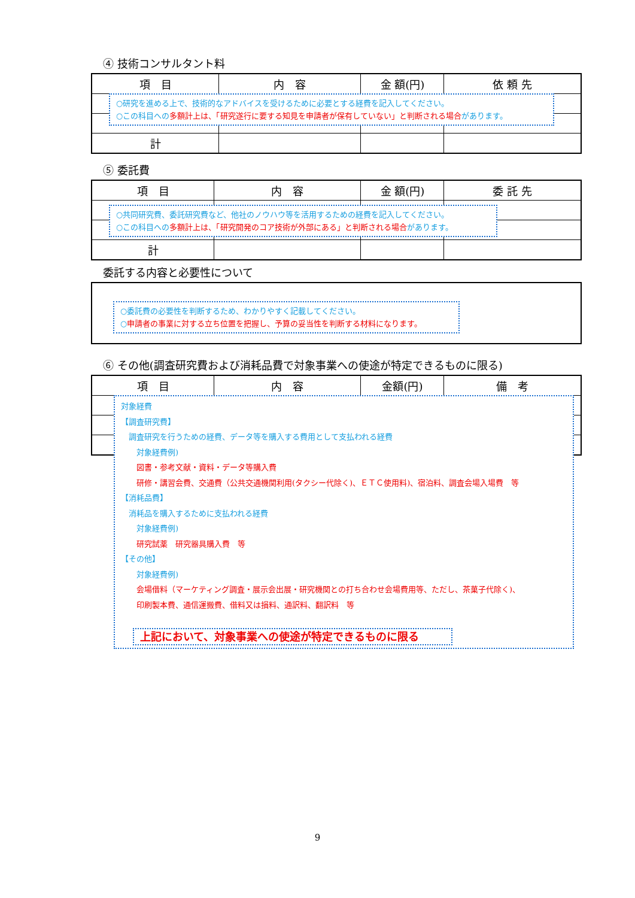④ 技術コンサルタント料
| 項 目 | 内 容 | 金 額(円) | 依 頼 先 |
| --- | --- | --- | --- |
| 計 | | | |
○研究を進める上で、技術的なアドバイスを受けるために必要とする経費を記入してください。
○この科目への多額計上は、「研究遂行に要する知見を申請者が保有していない」と判断される場合があります。
⑤ 委託費
| 項 目 | 内 容 | 金 額(円) | 委 託 先 |
| --- | --- | --- | --- |
| 計 | | | |
○共同研究費、委託研究費など、他社のノウハウ等を活用するための経費を記入してください。
○この科目への多額計上は、「研究開発のコア技術が外部にある」と判断される場合があります。
委託する内容と必要性について
○委託費の必要性を判断するため、わかりやすく記載してください。
○申請者の事業に対する立ち位置を把握し、予算の妥当性を判断する材料になります。
⑥ その他(調査研究費および消耗品費で対象事業への使途が特定できるものに限る)
| 項 目 | 内 容 | 金額(円) | 備 考 |
| --- | --- | --- | --- |
対象経費
【調査研究費】
　調査研究を行うための経費、データ等を購入する費用として支払われる経費
　　対象経費例)
　　図書・参考文献・資料・データ等購入費
　　研修・講習会費、交通費（公共交通機関利用(タクシー代除く)、ＥＴＣ使用料)、宿泊料、調査会場入場費　等
【消耗品費】
　消耗品を購入するために支払われる経費
　　対象経費例)
　　研究試薬　研究器具購入費　等
【その他】
　　対象経費例)
　　会場借料（マーケティング調査・展示会出展・研究機関との打ち合わせ会場費用等、ただし、茶菓子代除く)、
　　印刷製本費、通信運搬費、借料又は損料、通訳料、翻訳料　等
上記において、対象事業への使途が特定できるものに限る
9